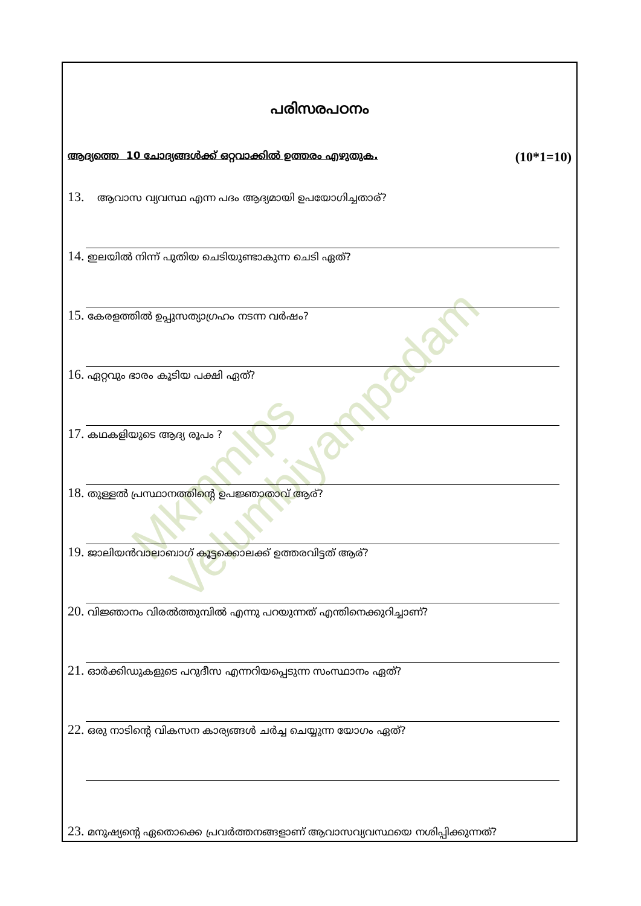Mkmmlps Velumbiyampadam
പരിസരപഠനം
ആദ്യത്തെ 10 ചോദ്യങ്ങൾക്ക് ഒറ്റവാക്കിൽ ഉത്തരം എഴുതുക. (10*1=10)
13. ആവാസ വ്യവസ്ഥ എന്ന പദം ആദ്യമായി ഉപയോഗിച്ചതാര്?
14. ഇലയിൽ നിന്ന് പുതിയ ചെടിയുണ്ടാകുന്ന ചെടി ഏത്?
15. കേരളത്തിൽ ഉപ്പുസത്യാഗ്രഹം നടന്ന വർഷം?
16. ഏറ്റവും ഭാരം കൂടിയ പക്ഷി ഏത്?
17. കഥകളിയുടെ ആദ്യ രൂപം ?
18. തുള്ളൽ പ്രസ്ഥാനത്തിന്റെ ഉപജ്ഞാതാവ് ആര്?
19. ജാലിയൻവാലാബാഗ് കൂട്ടക്കൊലക്ക് ഉത്തരവിട്ടത് ആര്?
20. വിജ്ഞാനം വിരൽത്തുമ്പിൽ എന്നു പറയുന്നത് എന്തിനെക്കുറിച്ചാണ്?
21. ഓർക്കിഡുകളുടെ പറുദീസ എന്നറിയപ്പെടുന്ന സംസ്ഥാനം ഏത്?
22. ഒരു നാടിന്റെ വികസന കാര്യങ്ങൾ ചർച്ച ചെയ്യുന്ന യോഗം ഏത്?
23. മനുഷ്യന്റെ ഏതൊക്കെ പ്രവർത്തനങ്ങളാണ് ആവാസവ്യവസ്ഥയെ നശിപ്പിക്കുന്നത്?